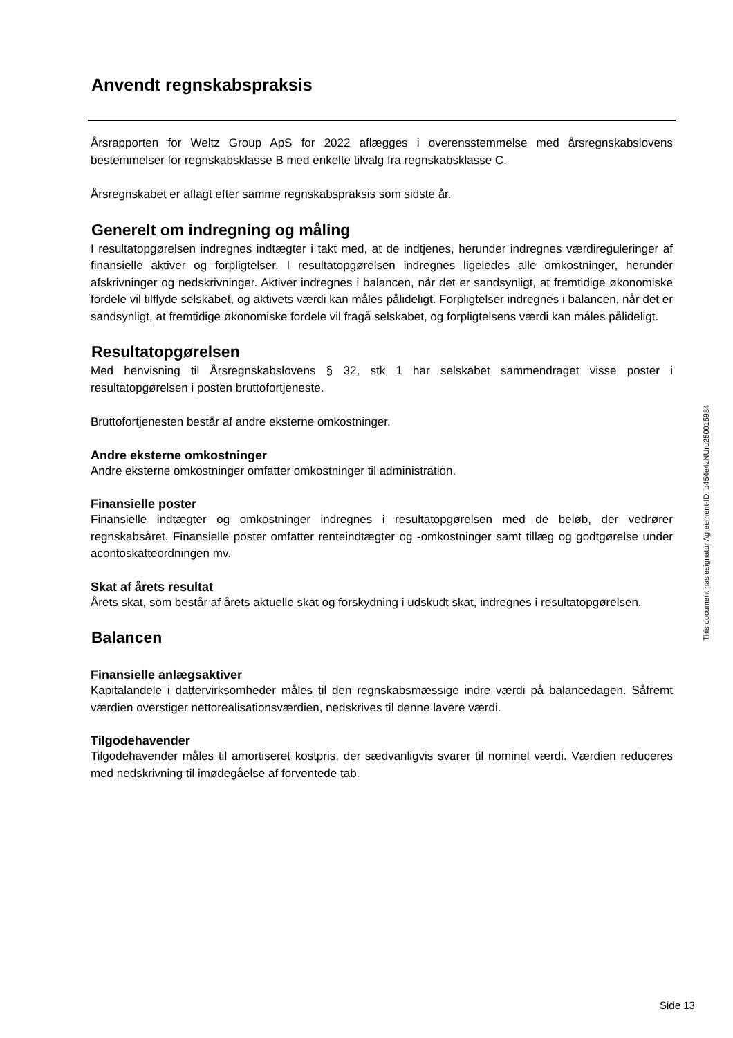Anvendt regnskabspraksis
Årsrapporten for Weltz Group ApS for 2022 aflægges i overensstemmelse med års­regnskabslovens bestemmelser for regnskabsklasse B med enkelte tilvalg fra regnskabs­klasse C.
Årsregnskabet er aflagt efter samme regnskabspraksis som sidste år.
Generelt om indregning og måling
I resultatopgørelsen indregnes indtægter i takt med, at de indtjenes, herunder indregnes værdireguleringer af finansielle aktiver og forpligtelser. I resultatopgørelsen indregnes ligeledes alle omkostninger, herunder afskrivninger og nedskrivninger. Aktiver indregnes i balancen, når det er sandsynligt, at fremtidige økonomiske fordele vil tilflyde selskabet, og aktivets værdi kan måles pålideligt. Forpligtelser indregnes i balancen, når det er sandsynligt, at fremtidige økonomiske fordele vil fragå selskabet, og forpligtelsens værdi kan måles pålideligt.
Resultatopgørelsen
Med henvisning til Årsregnskabslovens § 32, stk 1 har selskabet sammendraget visse poster i resultatopgørelsen i posten bruttofortjeneste.
Bruttofortjenesten består af andre eksterne omkostninger.
Andre eksterne omkostninger
Andre eksterne omkostninger omfatter omkostninger til administration.
Finansielle poster
Finansielle indtægter og omkostninger indregnes i resultatopgørelsen med de beløb, der vedrører regnskabsåret. Finansielle poster omfatter renteindtægter og -omkostninger samt tillæg og godtgørelse under acontoskatteordningen mv.
Skat af årets resultat
Årets skat, som består af årets aktuelle skat og forskydning i udskudt skat, indregnes i resultatopgørelsen.
Balancen
Finansielle anlægsaktiver
Kapitalandele i dattervirksomheder måles til den regnskabsmæssige indre værdi på balancedagen. Såfremt værdien overstiger nettorealisationsværdien, nedskrives til denne lavere værdi.
Tilgodehavender
Tilgodehavender måles til amortiseret kostpris, der sædvanligvis svarer til nominel værdi. Værdien reduceres med nedskrivning til imødegåelse af forventede tab.
This document has esignatur Agreement-ID: b454e4zNUru250015984
Side 13